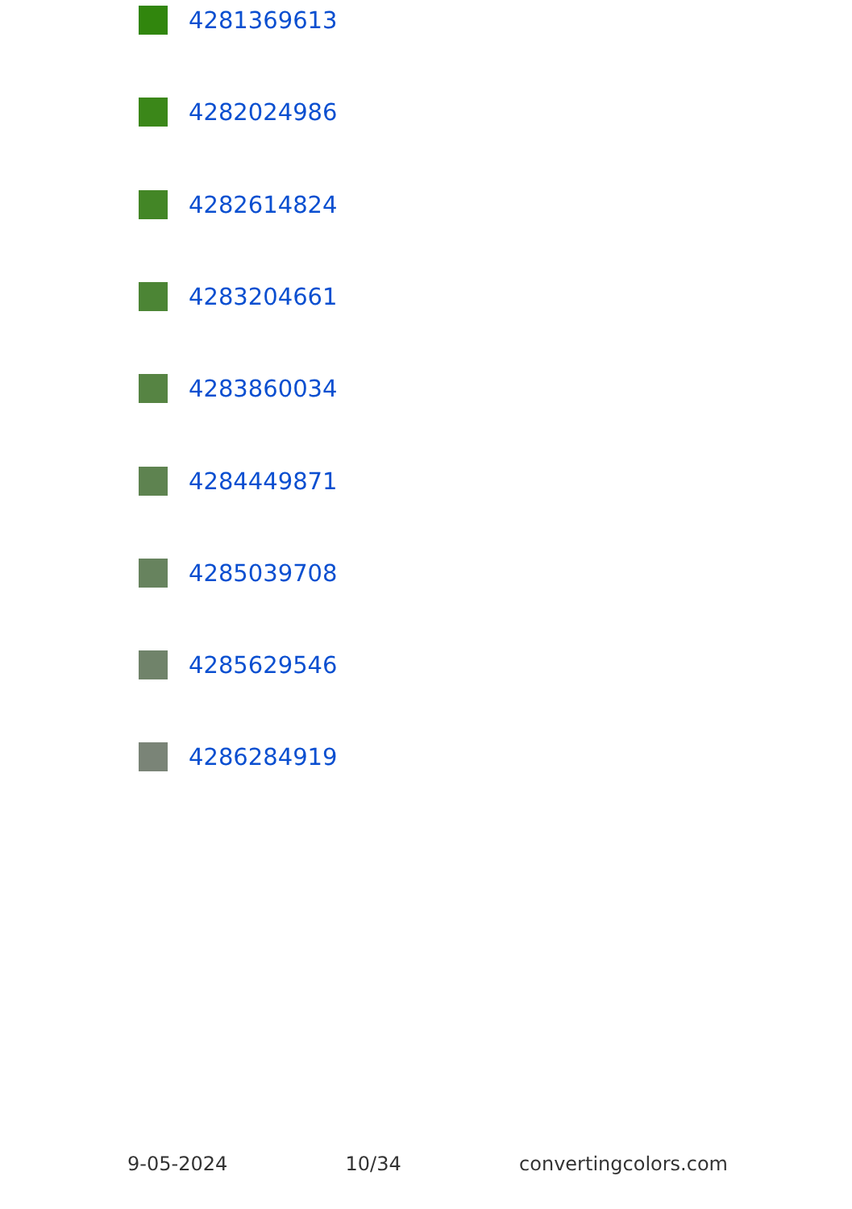4281369613
4282024986
4282614824
4283204661
4283860034
4284449871
4285039708
4285629546
4286284919
9-05-2024 10/34 convertingcolors.com